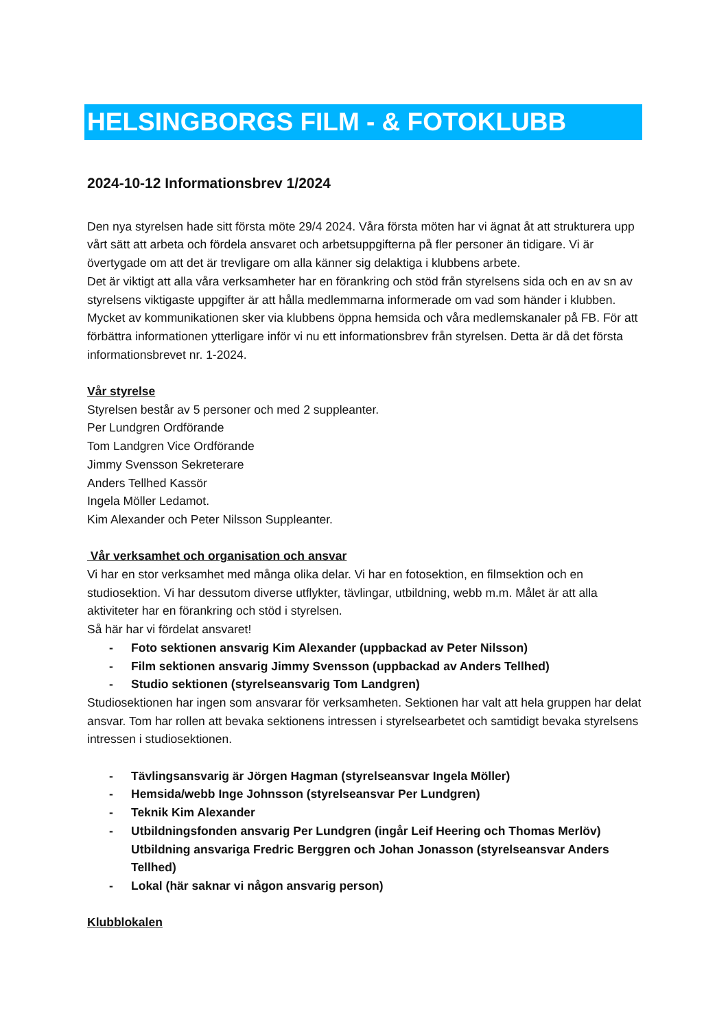HELSINGBORGS FILM - & FOTOKLUBB
2024-10-12 Informationsbrev 1/2024
Den nya styrelsen hade sitt första möte 29/4 2024. Våra första möten har vi ägnat åt att strukturera upp vårt sätt att arbeta och fördela ansvaret och arbetsuppgifterna på fler personer än tidigare. Vi är övertygade om att det är trevligare om alla känner sig delaktiga i klubbens arbete.
Det är viktigt att alla våra verksamheter har en förankring och stöd från styrelsens sida och en av sn av styrelsens viktigaste uppgifter är att hålla medlemmarna informerade om vad som händer i klubben. Mycket av kommunikationen sker via klubbens öppna hemsida och våra medlemskanaler på FB. För att förbättra informationen ytterligare inför vi nu ett informationsbrev från styrelsen. Detta är då det första informationsbrevet nr. 1-2024.
Vår styrelse
Styrelsen består av 5 personer och med 2 suppleanter.
Per Lundgren Ordförande
Tom Landgren Vice Ordförande
Jimmy Svensson Sekreterare
Anders Tellhed Kassör
Ingela Möller Ledamot.
Kim Alexander och Peter Nilsson Suppleanter.
Vår verksamhet och organisation och ansvar
Vi har en stor verksamhet med många olika delar. Vi har en fotosektion, en filmsektion och en studiosektion. Vi har dessutom diverse utflykter, tävlingar, utbildning, webb m.m. Målet är att alla aktiviteter har en förankring och stöd i styrelsen.
Så här har vi fördelat ansvaret!
- Foto sektionen ansvarig Kim Alexander (uppbackad av Peter Nilsson)
- Film sektionen ansvarig Jimmy Svensson (uppbackad av Anders Tellhed)
- Studio sektionen (styrelseansvarig Tom Landgren)
Studiosektionen har ingen som ansvarar för verksamheten. Sektionen har valt att hela gruppen har delat ansvar. Tom har rollen att bevaka sektionens intressen i styrelsearbetet och samtidigt bevaka styrelsens intressen i studiosektionen.
- Tävlingsansvarig är Jörgen Hagman (styrelseansvar Ingela Möller)
- Hemsida/webb Inge Johnsson (styrelseansvar Per Lundgren)
- Teknik Kim Alexander
- Utbildningsfonden ansvarig Per Lundgren (ingår Leif Heering och Thomas Merlöv) Utbildning ansvariga Fredric Berggren och Johan Jonasson (styrelseansvar Anders Tellhed)
- Lokal (här saknar vi någon ansvarig person)
Klubblokalen